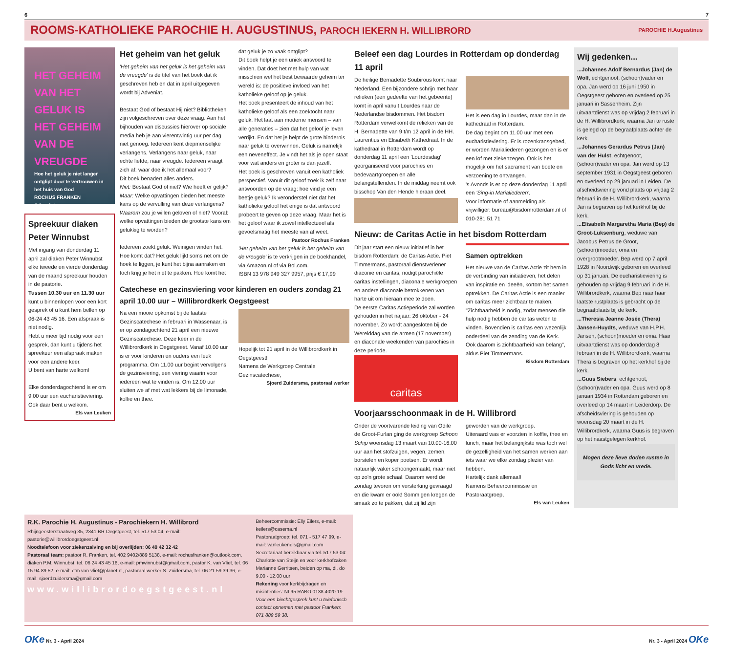6 7
ROOMS-KATHOLIEKE PAROCHIE H. AUGUSTINUS, PAROCH IEKERN H. WILLIBRORD
PAROCHIE H.Augustinus
HET GEHEIM VAN HET GELUK IS HET GEHEIM VAN DE VREUGDE
Hoe het geluk je niet langer ontglipt door te vertrouwen in het huis van God
ROCHUS FRANKEN
Adveniat
Spreekuur diaken Peter Winnubst
Met ingang van donderdag 11 april zal diaken Peter Winnubst elke tweede en vierde donderdag van de maand spreekuur houden in de pastorie.
Tussen 10.30 uur en 11.30 uur kunt u binnenlopen voor een kort gesprek of u kunt hem bellen op 06-24 43 45 16. Een afspraak is niet nodig.
Hebt u meer tijd nodig voor een gesprek, dan kunt u tijdens het spreekuur een afspraak maken voor een andere keer.
U bent van harte welkom!
Elke donderdagochtend is er om 9.00 uur een eucharistieviering. Ook daar bent u welkom.
Els van Leuken
Het geheim van het geluk
'Het geheim van het geluk is het geheim van de vreugde' is de titel van het boek dat ik geschreven heb en dat in april uitgegeven wordt bij Adveniat.
Bestaat God of bestaat Hij niet? Bibliotheken zijn volgeschreven over deze vraag. Aan het bijhouden van discussies hierover op sociale media heb je aan vierentwintig uur per dag niet genoeg. Iedereen kent diepmenselijke verlangens. Verlangens naar geluk, naar echte liefde, naar vreugde. Iedereen vraagt zich af: waar doe ik het allemaal voor?
Dit boek benadert alles anders.
Niet: Bestaat God of niet? Wie heeft er gelijk? Maar: Welke opvattingen bieden het meeste kans op de vervulling van deze verlangens? Waarom zou je willen geloven of niet? Vooral: welke opvattingen bieden de grootste kans om gelukkig te worden?
Iedereen zoekt geluk. Weinigen vinden het. Hoe komt dat? Het geluk lijkt soms net om de hoek te liggen, je kunt het bijna aanraken en toch krijg je het niet te pakken. Hoe komt het dat geluk je zo vaak ontglipt?
Dit boek helpt je een uniek antwoord te vinden. Dat doet het met hulp van wat misschien wel het best bewaarde geheim ter wereld is: de positieve invloed van het katholieke geloof op je geluk.
Het boek presenteert de inhoud van het katholieke geloof als een zoektocht naar geluk. Het laat aan moderne mensen – van alle generaties – zien dat het geloof je leven verrijkt. En dat het je helpt de grote hindernis naar geluk te overwinnen. Geluk is namelijk een neveneffect. Je vindt het als je open staat voor wat anders en groter is dan jezelf.
Het boek is geschreven vanuit een katholiek perspectief. Vanuit dit geloof zoek ik zelf naar antwoorden op de vraag: hoe vind je een beetje geluk? Ik veronderstel niet dat het katholieke geloof het enige is dat antwoord probeert te geven op deze vraag. Maar het is het geloof waar ik zowel intellectueel als gevoelsmatig het meeste van af weet.
Pastoor Rochus Franken
'Het geheim van het geluk is het geheim van de vreugde' is te verkrijgen in de boekhandel, via Amazon.nl of via Bol.com.
ISBN 13 978 949 327 9957, prijs € 17,99
Catechese en gezinsviering voor kinderen en ouders zondag 21 april 10.00 uur – Willibrordkerk Oegstgeest
Na een mooie opkomst bij de laatste Gezinscatechese in februari in Wassenaar, is er op zondagochtend 21 april een nieuwe Gezinscatechese. Deze keer in de Willibrordkerk in Oegstgeest. Vanaf 10.00 uur is er voor kinderen en ouders een leuk programma. Om 11.00 uur begint vervolgens de gezinsviering, een viering waarin voor iedereen wat te vinden is. Om 12.00 uur sluiten we af met wat lekkers bij de limonade, koffie en thee.
Hopelijk tot 21 april in de Willibrordkerk in Oegstgeest!
Namens de Werkgroep Centrale Gezinscatechese,
Sjoerd Zuidersma, pastoraal werker
Beleef een dag Lourdes in Rotterdam op donderdag 11 april
De heilige Bernadette Soubirous komt naar Nederland. Een bijzondere schrijn met haar relieken (een gedeelte van het gebeente) komt in april vanuit Lourdes naar de Nederlandse bisdommen. Het bisdom Rotterdam verwelkomt de relieken van de H. Bernadette van 9 t/m 12 april in de HH. Laurentius en Elisabeth Kathedraal. In de kathedraal in Rotterdam wordt op donderdag 11 april een 'Lourdesdag' georganiseerd voor parochies en bedevaartgroepen en alle belangstellenden. In de middag neemt ook bisschop Van den Hende hieraan deel.
Het is een dag in Lourdes, maar dan in de kathedraal in Rotterdam.
De dag begint om 11.00 uur met een eucharistieviering. Er is rozenkransgebed, er worden Marialiederen gezongen en is er een lof met ziekenzegen. Ook is het mogelijk om het sacrament van boete en verzoening te ontvangen.
's Avonds is er op deze donderdag 11 april een 'Sing-in Marialiederen'.
Voor informatie of aanmelding als vrijwilliger: bureau@bisdomrotterdam.nl of 010-281 51 71
Nieuw: de Caritas Actie in het bisdom Rotterdam
Dit jaar start een nieuw initiatief in het bisdom Rotterdam: de Caritas Actie. Piet Timmermans, pastoraal dienstverlener diaconie en caritas, nodigt parochiële caritas instellingen, diaconale werkgroepen en andere diaconale betrokkenen van harte uit om hieraan mee te doen.
De eerste Caritas Actieperiode zal worden gehouden in het najaar: 26 oktober - 24 november. Zo wordt aangesloten bij de Werelddag van de armen (17 november) en diaconale weekenden van parochies in deze periode.
caritas
Samen optrekken
Het nieuwe van de Caritas Actie zit hem in de verbinding van initiatieven, het delen van inspiratie en ideeën, kortom het samen optrekken. De Caritas Actie is een manier om caritas meer zichtbaar te maken. "Zichtbaarheid is nodig, zodat mensen die hulp nodig hebben de caritas weten te vinden. Bovendien is caritas een wezenlijk onderdeel van de zending van de Kerk. Ook daarom is zichtbaarheid van belang", aldus Piet Timmermans.
Bisdom Rotterdam
Voorjaarsschoonmaak in de H. Willibrord
Onder de voortvarende leiding van Odile de Groot-Furlan ging de werkgroep Schoon Schip woensdag 13 maart van 10.00-16.00 uur aan het stofzuigen, vegen, zemen, borstelen en koper poetsen. Er wordt natuurlijk vaker schoongemaakt, maar niet op zo'n grote schaal. Daarom werd de zondag tevoren om versterking gevraagd en die kwam er ook! Sommigen kregen de smaak zo te pakken, dat zij lid zijn geworden van de werkgroep.
Uiteraard was er voorzien in koffie, thee en lunch, maar het belangrijkste was toch wel de gezelligheid van het samen werken aan iets waar we elke zondag plezier van hebben.
Hartelijk dank allemaal!
Namens Beheercommissie en Pastoraatgroep,
Els van Leuken
Wij gedenken...
...Johannes Adolf Bernardus (Jan) de Wolf, echtgenoot, (schoon)vader en opa. Jan werd op 16 juni 1950 in Oegstgeest geboren en overleed op 25 januari in Sassenheim. Zijn uitvaartdienst was op vrijdag 2 februari in de H. Willibrordkerk, waarna Jan te ruste is gelegd op de begraafplaats achter de kerk.
...Johannes Gerardus Petrus (Jan) van der Hulst, echtgenoot, (schoon)vader en opa. Jan werd op 13 september 1931 in Oegstgeest geboren en overleed op 29 januari in Leiden. De afscheidsviering vond plaats op vrijdag 2 februari in de H. Willibrordkerk, waarna Jan is begraven op het kerkhof bij de kerk.
...Elisabeth Margaretha Maria (Bep) de Groot-Luksenburg, weduwe van Jacobus Petrus de Groot, (schoon)moeder, oma en overgrootmoeder. Bep werd op 7 april 1928 in Noordwijk geboren en overleed op 31 januari. De eucharistieviering is gehouden op vrijdag 9 februari in de H. Willibrordkerk, waarna Bep naar haar laatste rustplaats is gebracht op de begraafplaats bij de kerk.
...Theresia Jeanne Josée (Thera) Jansen-Huydts, weduwe van H.P.H. Jansen, (schoon)moeder en oma. Haar uitvaartdienst was op donderdag 8 februari in de H. Willibrordkerk, waarna Thera is begraven op het kerkhof bij de kerk.
...Guus Siebers, echtgenoot, (schoon)vader en opa. Guus werd op 8 januari 1934 in Rotterdam geboren en overleed op 14 maart in Leiderdorp. De afscheidsviering is gehouden op woensdag 20 maart in de H. Willibrordkerk, waarna Guus is begraven op het naastgelegen kerkhof.
Mogen deze lieve doden rusten in Gods licht en vrede.
R.K. Parochie H. Augustinus - Parochiekern H. Willibrord
Rhijngeesterstraatweg 35, 2341 BR Oegstgeest, tel. 517 53 04, e-mail: pastorie@willibrordoegstgeest.nl
Noodtelefoon voor ziekenzalving en bij overlijden: 06 49 42 32 42
Pastoraal team: pastoor R. Franken, tel. 402 9402/889 5138, e-mail: rochusfranken@outlook.com, diaken P.M. Winnubst, tel. 06 24 43 45 16, e-mail: pmwinnubst@gmail.com, pastor K. van Vliet, tel. 06 15 94 89 52, e-mail: ctm.van.vliet@planet.nl, pastoraal werker S. Zuidersma, tel. 06 21 59 39 36, e-mail: sjoerdzuidersma@gmail.com
www.willibrordoegstgeest.nl
Beheercommissie: Elly Eilers, e-mail: keilers@casema.nl
Pastoraatgroep: tel. 071 - 517 47 99, e-mail: vanleukenels@gmail.com
Secretariaat bereikbaar via tel. 517 53 04: Charlotte van Steijn en voor kerkhofzaken Marianne Gerritsen, beiden op ma, di, do 9.00 - 12.00 uur
Rekening voor kerkbijdragen en misintenties: NL95 RABO 0138 4020 19
Voor een biechtgesprek kunt u telefonisch contact opnemen met pastoor Franken: 071 889 59 38.
OKe Nr. 3 - April 2024 Nr. 3 - April 2024 OKe